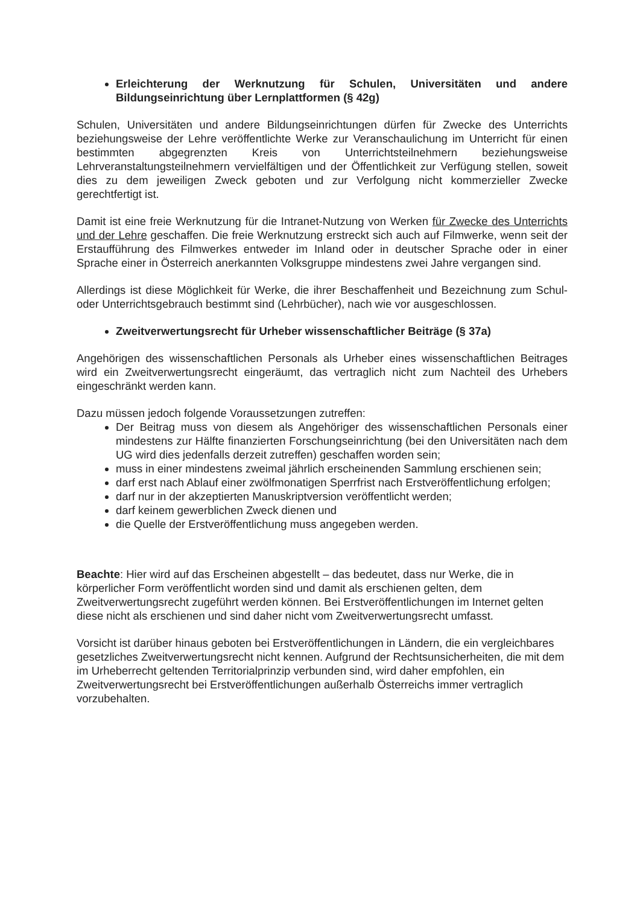Erleichterung der Werknutzung für Schulen, Universitäten und andere Bildungseinrichtung über Lernplattformen (§ 42g)
Schulen, Universitäten und andere Bildungseinrichtungen dürfen für Zwecke des Unterrichts beziehungsweise der Lehre veröffentlichte Werke zur Veranschaulichung im Unterricht für einen bestimmten abgegrenzten Kreis von Unterrichtsteilnehmern beziehungsweise Lehrveranstaltungsteilnehmern vervielfältigen und der Öffentlichkeit zur Verfügung stellen, soweit dies zu dem jeweiligen Zweck geboten und zur Verfolgung nicht kommerzieller Zwecke gerechtfertigt ist.
Damit ist eine freie Werknutzung für die Intranet-Nutzung von Werken für Zwecke des Unterrichts und der Lehre geschaffen. Die freie Werknutzung erstreckt sich auch auf Filmwerke, wenn seit der Erstaufführung des Filmwerkes entweder im Inland oder in deutscher Sprache oder in einer Sprache einer in Österreich anerkannten Volksgruppe mindestens zwei Jahre vergangen sind.
Allerdings ist diese Möglichkeit für Werke, die ihrer Beschaffenheit und Bezeichnung zum Schul- oder Unterrichtsgebrauch bestimmt sind (Lehrbücher), nach wie vor ausgeschlossen.
Zweitverwertungsrecht für Urheber wissenschaftlicher Beiträge (§ 37a)
Angehörigen des wissenschaftlichen Personals als Urheber eines wissenschaftlichen Beitrages wird ein Zweitverwertungsrecht eingeräumt, das vertraglich nicht zum Nachteil des Urhebers eingeschränkt werden kann.
Dazu müssen jedoch folgende Voraussetzungen zutreffen:
Der Beitrag muss von diesem als Angehöriger des wissenschaftlichen Personals einer mindestens zur Hälfte finanzierten Forschungseinrichtung (bei den Universitäten nach dem UG wird dies jedenfalls derzeit zutreffen) geschaffen worden sein;
muss in einer mindestens zweimal jährlich erscheinenden Sammlung erschienen sein;
darf erst nach Ablauf einer zwölfmonatigen Sperrfrist nach Erstveröffentlichung erfolgen;
darf nur in der akzeptierten Manuskriptversion veröffentlicht werden;
darf keinem gewerblichen Zweck dienen und
die Quelle der Erstveröffentlichung muss angegeben werden.
Beachte: Hier wird auf das Erscheinen abgestellt – das bedeutet, dass nur Werke, die in körperlicher Form veröffentlicht worden sind und damit als erschienen gelten, dem Zweitverwertungsrecht zugeführt werden können. Bei Erstveröffentlichungen im Internet gelten diese nicht als erschienen und sind daher nicht vom Zweitverwertungsrecht umfasst.
Vorsicht ist darüber hinaus geboten bei Erstveröffentlichungen in Ländern, die ein vergleichbares gesetzliches Zweitverwertungsrecht nicht kennen. Aufgrund der Rechtsunsicherheiten, die mit dem im Urheberrecht geltenden Territorialprinzip verbunden sind, wird daher empfohlen, ein Zweitverwertungsrecht bei Erstveröffentlichungen außerhalb Österreichs immer vertraglich vorzubehalten.